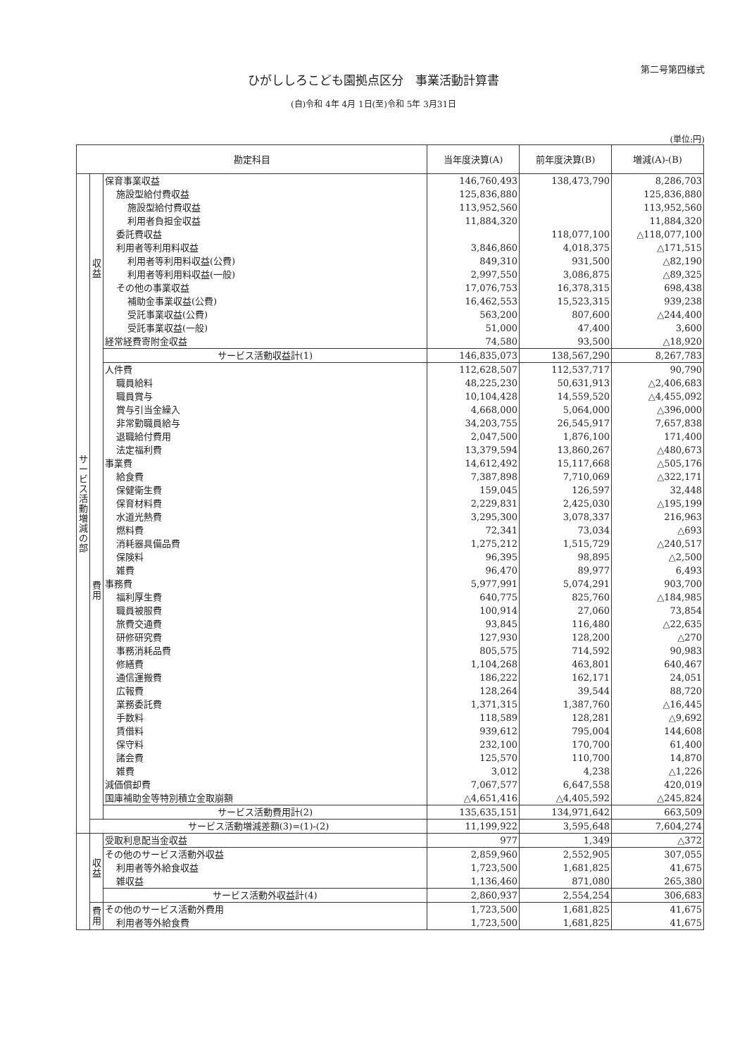第二号第四様式
ひがししろこども園拠点区分　事業活動計算書
(自)令和 4年 4月 1日(至)令和 5年 3月31日
(単位:円)
| 勘定科目 | | | 当年度決算(A) | 前年度決算(B) | 増減(A)-(B) |
| --- | --- | --- | --- | --- | --- |
| サービス活動増減の部 | 収益 | 保育事業収益 | 146,760,493 | 138,473,790 | 8,286,703 |
| | | 施設型給付費収益 | 125,836,880 | | 125,836,880 |
| | | 施設型給付費収益 | 113,952,560 | | 113,952,560 |
| | | 利用者負担金収益 | 11,884,320 | | 11,884,320 |
| | | 委託費収益 | | 118,077,100 | △118,077,100 |
| | | 利用者等利用料収益 | 3,846,860 | 4,018,375 | △171,515 |
| | | 利用者等利用料収益(公費) | 849,310 | 931,500 | △82,190 |
| | | 利用者等利用料収益(一般) | 2,997,550 | 3,086,875 | △89,325 |
| | | その他の事業収益 | 17,076,753 | 16,378,315 | 698,438 |
| | | 補助金事業収益(公費) | 16,462,553 | 15,523,315 | 939,238 |
| | | 受託事業収益(公費) | 563,200 | 807,600 | △244,400 |
| | | 受託事業収益(一般) | 51,000 | 47,400 | 3,600 |
| | | 経常経費寄附金収益 | 74,580 | 93,500 | △18,920 |
| | | サービス活動収益計(1) | 146,835,073 | 138,567,290 | 8,267,783 |
| | 費用 | 人件費 | 112,628,507 | 112,537,717 | 90,790 |
| | | 職員給料 | 48,225,230 | 50,631,913 | △2,406,683 |
| | | 職員賞与 | 10,104,428 | 14,559,520 | △4,455,092 |
| | | 賞与引当金繰入 | 4,668,000 | 5,064,000 | △396,000 |
| | | 非常勤職員給与 | 34,203,755 | 26,545,917 | 7,657,838 |
| | | 退職給付費用 | 2,047,500 | 1,876,100 | 171,400 |
| | | 法定福利費 | 13,379,594 | 13,860,267 | △480,673 |
| | | 事業費 | 14,612,492 | 15,117,668 | △505,176 |
| | | 給食費 | 7,387,898 | 7,710,069 | △322,171 |
| | | 保健衛生費 | 159,045 | 126,597 | 32,448 |
| | | 保育材料費 | 2,229,831 | 2,425,030 | △195,199 |
| | | 水道光熱費 | 3,295,300 | 3,078,337 | 216,963 |
| | | 燃料費 | 72,341 | 73,034 | △693 |
| | | 消耗器具備品費 | 1,275,212 | 1,515,729 | △240,517 |
| | | 保険料 | 96,395 | 98,895 | △2,500 |
| | | 雑費 | 96,470 | 89,977 | 6,493 |
| | | 事務費 | 5,977,991 | 5,074,291 | 903,700 |
| | | 福利厚生費 | 640,775 | 825,760 | △184,985 |
| | | 職員被服費 | 100,914 | 27,060 | 73,854 |
| | | 旅費交通費 | 93,845 | 116,480 | △22,635 |
| | | 研修研究費 | 127,930 | 128,200 | △270 |
| | | 事務消耗品費 | 805,575 | 714,592 | 90,983 |
| | | 修繕費 | 1,104,268 | 463,801 | 640,467 |
| | | 通信運搬費 | 186,222 | 162,171 | 24,051 |
| | | 広報費 | 128,264 | 39,544 | 88,720 |
| | | 業務委託費 | 1,371,315 | 1,387,760 | △16,445 |
| | | 手数料 | 118,589 | 128,281 | △9,692 |
| | | 賃借料 | 939,612 | 795,004 | 144,608 |
| | | 保守料 | 232,100 | 170,700 | 61,400 |
| | | 諸会費 | 125,570 | 110,700 | 14,870 |
| | | 雑費 | 3,012 | 4,238 | △1,226 |
| | | 減価償却費 | 7,067,577 | 6,647,558 | 420,019 |
| | | 国庫補助金等特別積立金取崩額 | △4,651,416 | △4,405,592 | △245,824 |
| | | サービス活動費用計(2) | 135,635,151 | 134,971,642 | 663,509 |
| | サービス活動増減差額(3)=(1)-(2) | | 11,199,922 | 3,595,648 | 7,604,274 |
| | 収益 | 受取利息配当金収益 | 977 | 1,349 | △372 |
| | | その他のサービス活動外収益 | 2,859,960 | 2,552,905 | 307,055 |
| | | 利用者等外給食収益 | 1,723,500 | 1,681,825 | 41,675 |
| | | 雑収益 | 1,136,460 | 871,080 | 265,380 |
| | | サービス活動外収益計(4) | 2,860,937 | 2,554,254 | 306,683 |
| | 費用 | その他のサービス活動外費用 | 1,723,500 | 1,681,825 | 41,675 |
| | | 利用者等外給食費 | 1,723,500 | 1,681,825 | 41,675 |